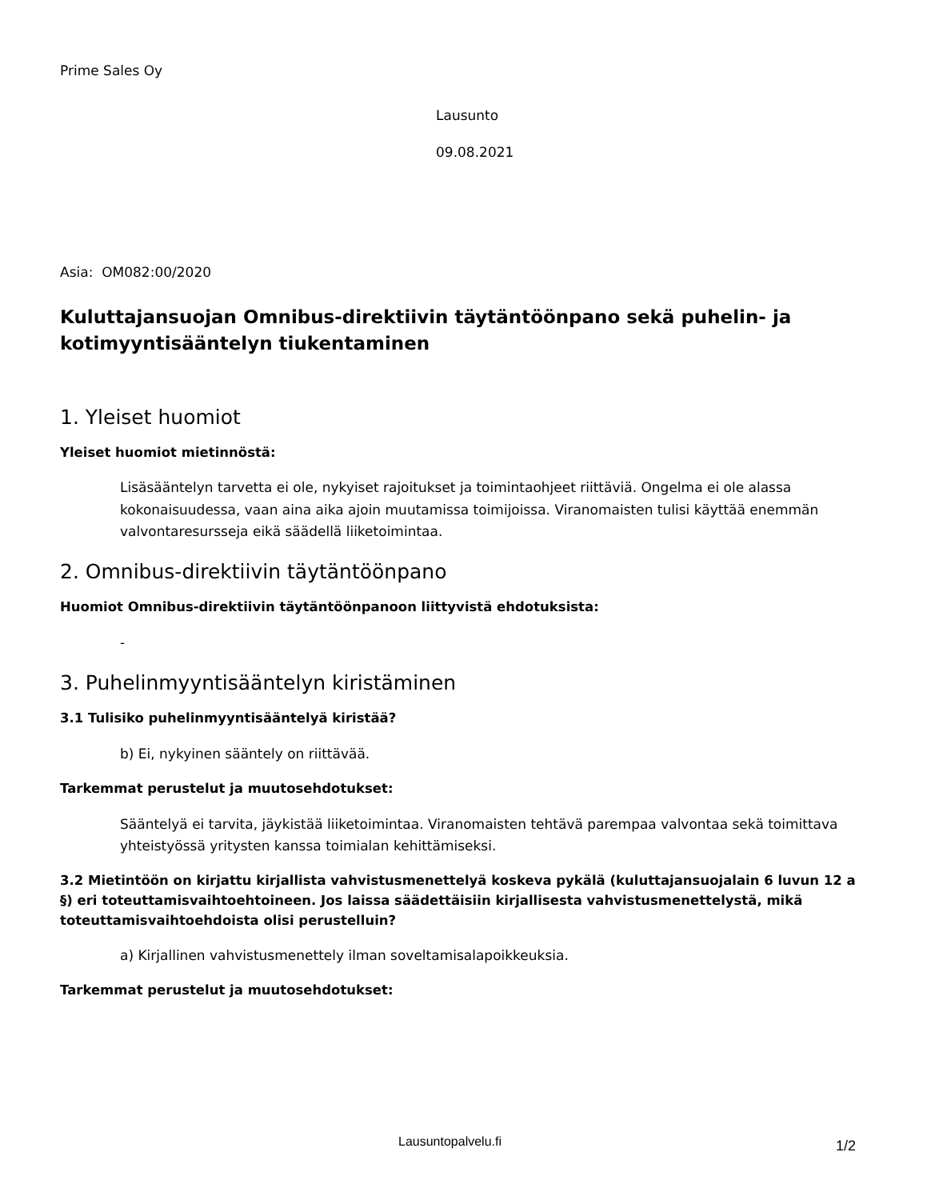Prime Sales Oy
Lausunto
09.08.2021
Asia: OM082:00/2020
Kuluttajansuojan Omnibus-direktiivin täytäntöönpano sekä puhelin- ja kotimyyntisääntelyn tiukentaminen
1. Yleiset huomiot
Yleiset huomiot mietinnöstä:
Lisäsääntelyn tarvetta ei ole, nykyiset rajoitukset ja toimintaohjeet riittäviä. Ongelma ei ole alassa kokonaisuudessa, vaan aina aika ajoin muutamissa toimijoissa. Viranomaisten tulisi käyttää enemmän valvontaresursseja eikä säädellä liiketoimintaa.
2. Omnibus-direktiivin täytäntöönpano
Huomiot Omnibus-direktiivin täytäntöönpanoon liittyvistä ehdotuksista:
-
3. Puhelinmyyntisääntelyn kiristäminen
3.1 Tulisiko puhelinmyyntisääntelyä kiristää?
b) Ei, nykyinen sääntely on riittävää.
Tarkemmat perustelut ja muutosehdotukset:
Sääntelyä ei tarvita, jäykistää liiketoimintaa. Viranomaisten tehtävä parempaa valvontaa sekä toimittava yhteistyössä yritysten kanssa toimialan kehittämiseksi.
3.2 Mietintöön on kirjattu kirjallista vahvistusmenettelyä koskeva pykälä (kuluttajansuojalain 6 luvun 12 a §) eri toteuttamisvaihtoehtoineen. Jos laissa säädettäisiin kirjallisesta vahvistusmenettelystä, mikä toteuttamisvaihtoehdoista olisi perustelluin?
a) Kirjallinen vahvistusmenettely ilman soveltamisalapoikkeuksia.
Tarkemmat perustelut ja muutosehdotukset:
Lausuntopalvelu.fi 1/2